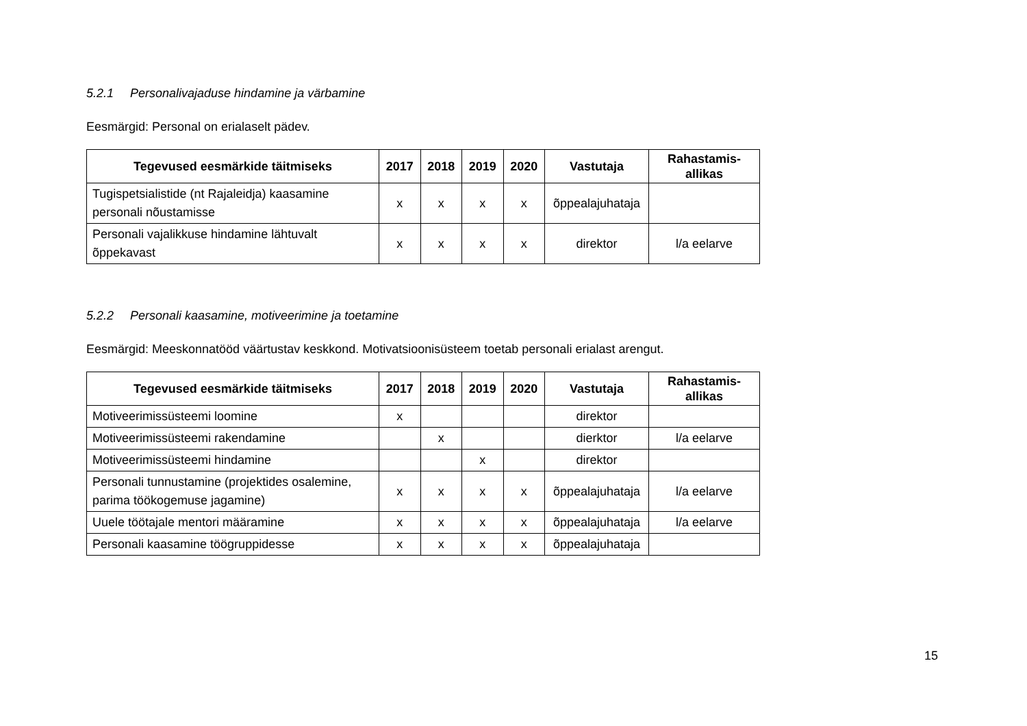5.2.1 Personalivajaduse hindamine ja värbamine
Eesmärgid: Personal on erialaselt pädev.
| Tegevused eesmärkide täitmiseks | 2017 | 2018 | 2019 | 2020 | Vastutaja | Rahastamis- allikas |
| --- | --- | --- | --- | --- | --- | --- |
| Tugispetsialistide (nt Rajaleidja) kaasamine personali nõustamisse | x | x | x | x | õppealajuhataja | |
| Personali vajalikkuse hindamine lähtuvalt õppekavast | x | x | x | x | direktor | l/a eelarve |
5.2.2 Personali kaasamine, motiveerimine ja toetamine
Eesmärgid: Meeskonnatööd väärtustav keskkond. Motivatsioonisüsteem toetab personali erialast arengut.
| Tegevused eesmärkide täitmiseks | 2017 | 2018 | 2019 | 2020 | Vastutaja | Rahastamis- allikas |
| --- | --- | --- | --- | --- | --- | --- |
| Motiveerimissüsteemi loomine | x | | | | direktor | |
| Motiveerimissüsteemi rakendamine | | x | | | dierktor | l/a eelarve |
| Motiveerimissüsteemi hindamine | | | x | | direktor | |
| Personali tunnustamine (projektides osalemine, parima töökogemuse jagamine) | x | x | x | x | õppealajuhataja | l/a eelarve |
| Uuele töötajale mentori määramine | x | x | x | x | õppealajuhataja | l/a eelarve |
| Personali kaasamine töögruppidesse | x | x | x | x | õppealajuhataja | |
15